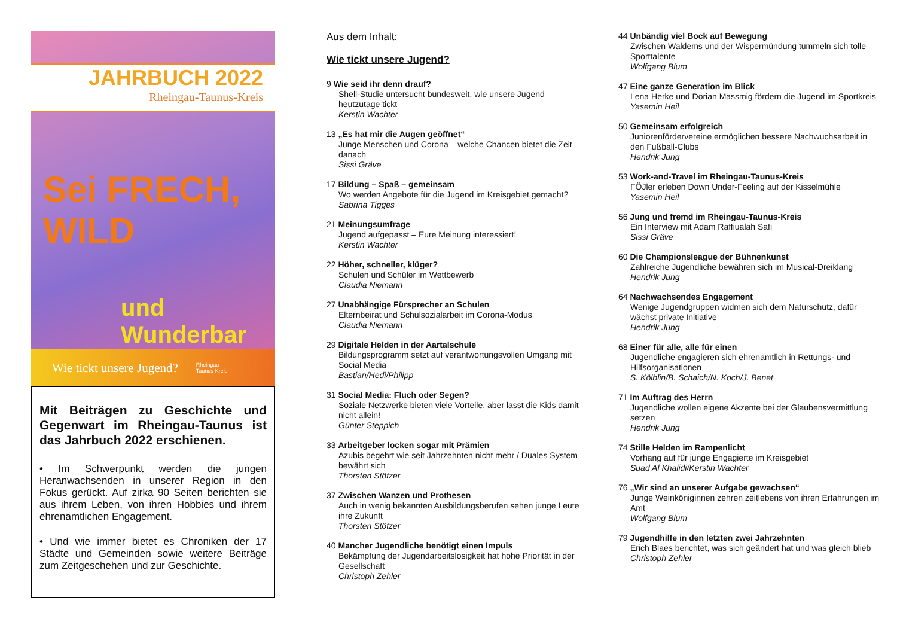JAHRBUCH 2022
Rheingau-Taunus-Kreis
Sei FRECH, WILD
und Wunderbar
Wie tickt unsere Jugend? Rheingau-
Taunus-Kreis
Mit Beiträgen zu Geschichte und Gegenwart im Rheingau-Taunus ist das Jahrbuch 2022 erschienen.
• Im Schwerpunkt werden die jungen Heranwachsenden in unserer Region in den Fokus gerückt. Auf zirka 90 Seiten berichten sie aus ihrem Leben, von ihren Hobbies und ihrem ehrenamtlichen Engagement.
• Und wie immer bietet es Chroniken der 17 Städte und Gemeinden sowie weitere Beiträge zum Zeitgeschehen und zur Geschichte.
Aus dem Inhalt:
Wie tickt unsere Jugend?
9 Wie seid ihr denn drauf?
Shell-Studie untersucht bundesweit, wie unsere Jugend heutzutage tickt
Kerstin Wachter
13 „Es hat mir die Augen geöffnet“
Junge Menschen und Corona – welche Chancen bietet die Zeit danach
Sissi Gräve
17 Bildung – Spaß – gemeinsam
Wo werden Angebote für die Jugend im Kreisgebiet gemacht?
Sabrina Tigges
21 Meinungsumfrage
Jugend aufgepasst – Eure Meinung interessiert!
Kerstin Wachter
22 Höher, schneller, klüger?
Schulen und Schüler im Wettbewerb
Claudia Niemann
27 Unabhängige Fürsprecher an Schulen
Elternbeirat und Schulsozialarbeit im Corona-Modus
Claudia Niemann
29 Digitale Helden in der Aartalschule
Bildungsprogramm setzt auf verantwortungsvollen Umgang mit Social Media
Bastian/Hedi/Philipp
31 Social Media: Fluch oder Segen?
Soziale Netzwerke bieten viele Vorteile, aber lasst die Kids damit nicht allein!
Günter Steppich
33 Arbeitgeber locken sogar mit Prämien
Azubis begehrt wie seit Jahrzehnten nicht mehr / Duales System bewährt sich
Thorsten Stötzer
37 Zwischen Wanzen und Prothesen
Auch in wenig bekannten Ausbildungsberufen sehen junge Leute ihre Zukunft
Thorsten Stötzer
40 Mancher Jugendliche benötigt einen Impuls
Bekämpfung der Jugendarbeitslosigkeit hat hohe Priorität in der Gesellschaft
Christoph Zehler
44 Unbändig viel Bock auf Bewegung
Zwischen Waldems und der Wispermündung tummeln sich tolle Sporttalente
Wolfgang Blum
47 Eine ganze Generation im Blick
Lena Herke und Dorian Massmig fördern die Jugend im Sportkreis
Yasemin Heil
50 Gemeinsam erfolgreich
Juniorenfördervereine ermöglichen bessere Nachwuchsarbeit in den Fußball-Clubs
Hendrik Jung
53 Work-and-Travel im Rheingau-Taunus-Kreis
FÖJler erleben Down Under-Feeling auf der Kisselmühle
Yasemin Heil
56 Jung und fremd im Rheingau-Taunus-Kreis
Ein Interview mit Adam Raffiualah Safi
Sissi Gräve
60 Die Championsleague der Bühnenkunst
Zahlreiche Jugendliche bewähren sich im Musical-Dreiklang
Hendrik Jung
64 Nachwachsendes Engagement
Wenige Jugendgruppen widmen sich dem Naturschutz, dafür wächst private Initiative
Hendrik Jung
68 Einer für alle, alle für einen
Jugendliche engagieren sich ehrenamtlich in Rettungs- und Hilfsorganisationen
S. Kölblin/B. Schaich/N. Koch/J. Benet
71 Im Auftrag des Herrn
Jugendliche wollen eigene Akzente bei der Glaubensvermittlung setzen
Hendrik Jung
74 Stille Helden im Rampenlicht
Vorhang auf für junge Engagierte im Kreisgebiet
Suad Al Khalidi/Kerstin Wachter
76 „Wir sind an unserer Aufgabe gewachsen“
Junge Weinköniginnen zehren zeitlebens von ihren Erfahrungen im Amt
Wolfgang Blum
79 Jugendhilfe in den letzten zwei Jahrzehnten
Erich Blaes berichtet, was sich geändert hat und was gleich blieb
Christoph Zehler